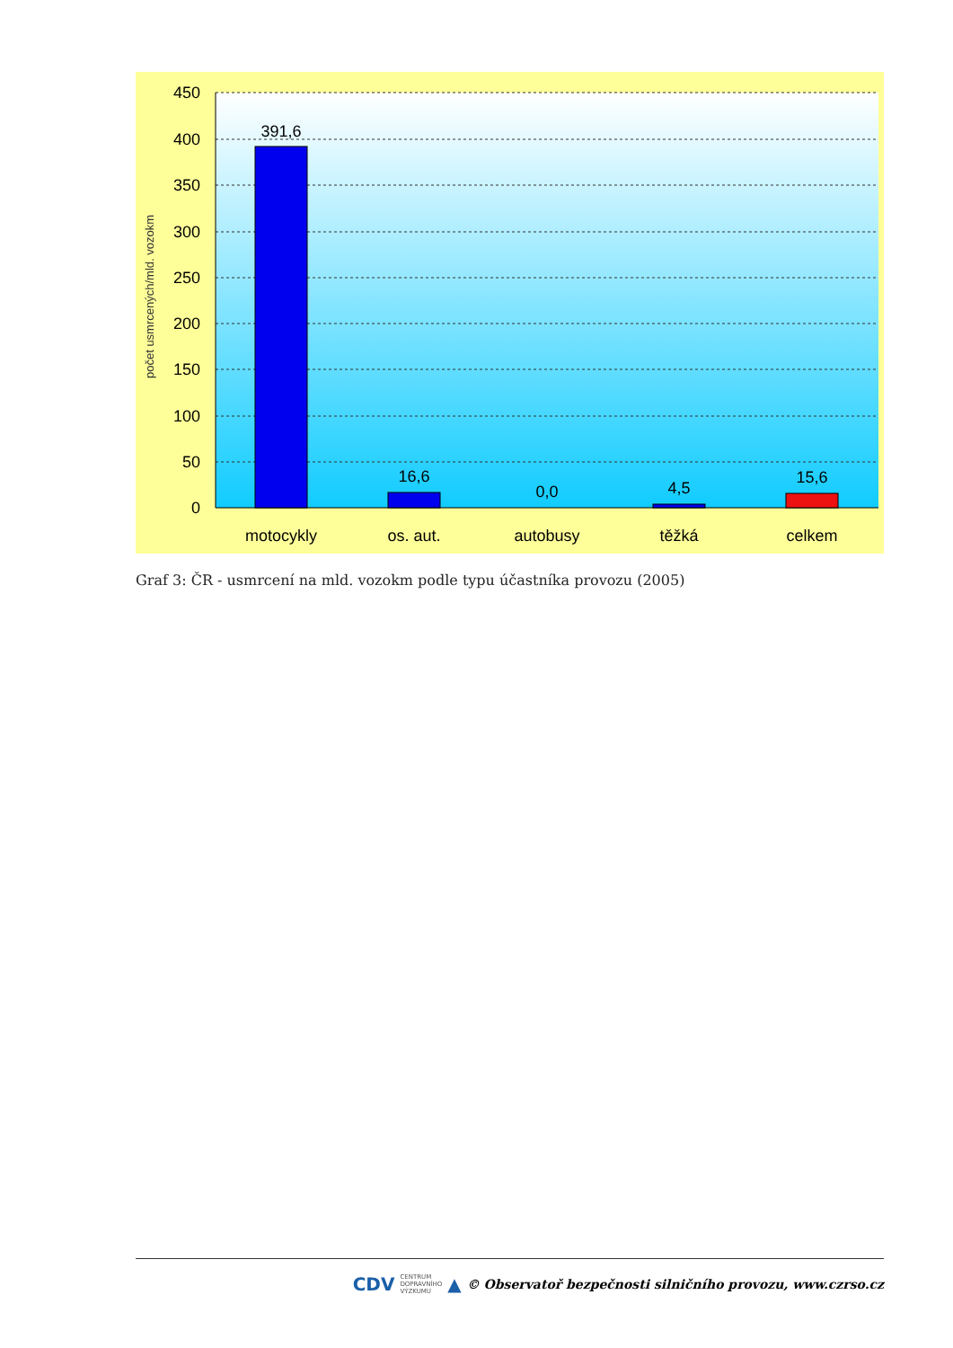450
400
350
300
250
200
150
100
50
0
počet usmrcených/mld. vozokm
391,6
16,6
0,0
4,5
15,6
motocykly
os. aut.
autobusy
těžká
celkem
Graf 3: ČR - usmrcení na mld. vozokm podle typu účastníka provozu (2005)
CDV CENTRUM
DOPRAVNÍHO
VÝZKUMU ▲ © Observatoř bezpečnosti silničního provozu, www.czrso.cz